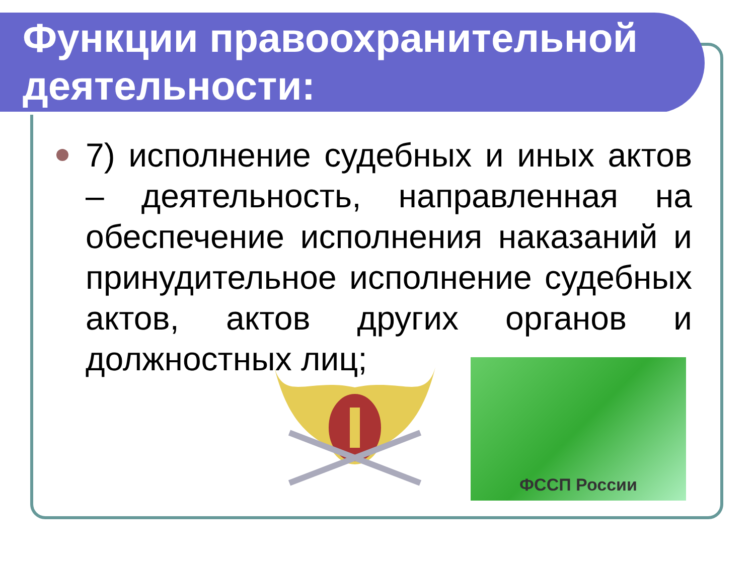Функции правоохранительной деятельности:
7) исполнение судебных и иных актов – деятельность, направленная на обеспечение исполнения наказаний и принудительное исполнение судебных актов, актов других органов и должностных лиц;
ФССП России